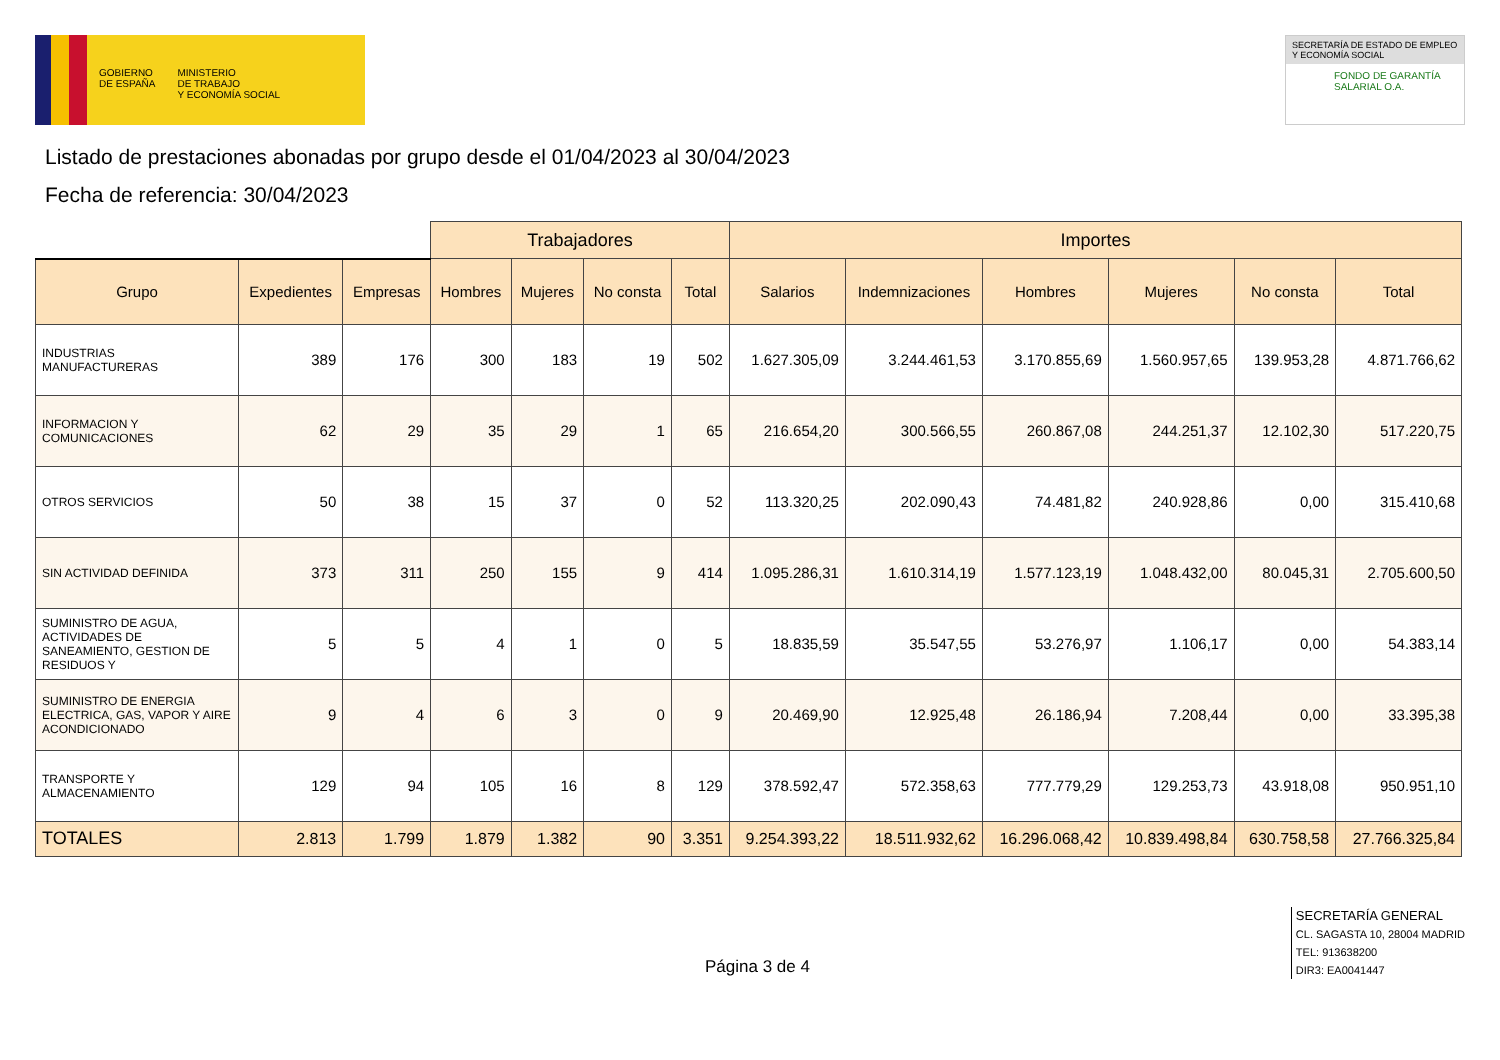GOBIERNO
DE ESPAÑA
MINISTERIO
DE TRABAJO
Y ECONOMÍA SOCIAL
SECRETARÍA DE ESTADO DE EMPLEO Y ECONOMÍA SOCIAL
FONDO DE GARANTÍA SALARIAL O.A.
Listado de prestaciones abonadas por grupo desde el 01/04/2023 al 30/04/2023
Fecha de referencia: 30/04/2023
| | | | Trabajadores | | | | Importes | | | | | |
| --- | --- | --- | --- | --- | --- | --- | --- | --- | --- | --- | --- | --- |
| Grupo | Expedientes | Empresas | Hombres | Mujeres | No consta | Total | Salarios | Indemnizaciones | Hombres | Mujeres | No consta | Total |
| INDUSTRIAS MANUFACTURERAS | 389 | 176 | 300 | 183 | 19 | 502 | 1.627.305,09 | 3.244.461,53 | 3.170.855,69 | 1.560.957,65 | 139.953,28 | 4.871.766,62 |
| INFORMACION Y COMUNICACIONES | 62 | 29 | 35 | 29 | 1 | 65 | 216.654,20 | 300.566,55 | 260.867,08 | 244.251,37 | 12.102,30 | 517.220,75 |
| OTROS SERVICIOS | 50 | 38 | 15 | 37 | 0 | 52 | 113.320,25 | 202.090,43 | 74.481,82 | 240.928,86 | 0,00 | 315.410,68 |
| SIN ACTIVIDAD DEFINIDA | 373 | 311 | 250 | 155 | 9 | 414 | 1.095.286,31 | 1.610.314,19 | 1.577.123,19 | 1.048.432,00 | 80.045,31 | 2.705.600,50 |
| SUMINISTRO DE AGUA, ACTIVIDADES DE SANEAMIENTO, GESTION DE RESIDUOS Y | 5 | 5 | 4 | 1 | 0 | 5 | 18.835,59 | 35.547,55 | 53.276,97 | 1.106,17 | 0,00 | 54.383,14 |
| SUMINISTRO DE ENERGIA ELECTRICA, GAS, VAPOR Y AIRE ACONDICIONADO | 9 | 4 | 6 | 3 | 0 | 9 | 20.469,90 | 12.925,48 | 26.186,94 | 7.208,44 | 0,00 | 33.395,38 |
| TRANSPORTE Y ALMACENAMIENTO | 129 | 94 | 105 | 16 | 8 | 129 | 378.592,47 | 572.358,63 | 777.779,29 | 129.253,73 | 43.918,08 | 950.951,10 |
| TOTALES | 2.813 | 1.799 | 1.879 | 1.382 | 90 | 3.351 | 9.254.393,22 | 18.511.932,62 | 16.296.068,42 | 10.839.498,84 | 630.758,58 | 27.766.325,84 |
Página 3 de 4
SECRETARÍA GENERAL
CL. SAGASTA 10, 28004 MADRID
TEL: 913638200
DIR3: EA0041447